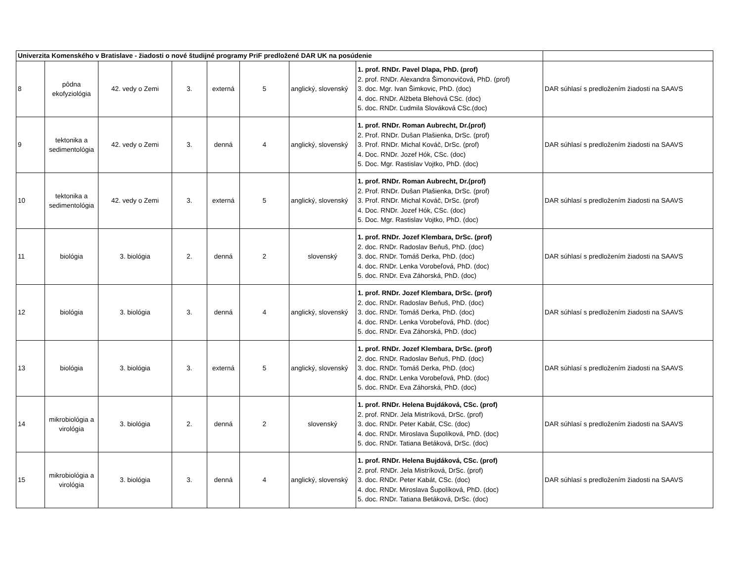| Univerzita Komenského v Bratislave - žiadosti o nové študijné programy PriF predložené DAR UK na posúdenie | | | | | | | | |
| 8 | pôdna ekofyziológia | 42. vedy o Zemi | 3. | externá | 5 | anglický, slovenský | 1. prof. RNDr. Pavel Dlapa, PhD. (prof) 2. prof. RNDr. Alexandra Šimonovičová, PhD. (prof) 3. doc. Mgr. Ivan Šimkovic, PhD. (doc) 4. doc. RNDr. Alžbeta Blehová CSc. (doc) 5. doc. RNDr. Ľudmila Slováková CSc.(doc) | DAR súhlasí s predložením žiadosti na SAAVS |
| 9 | tektonika a sedimentológia | 42. vedy o Zemi | 3. | denná | 4 | anglický, slovenský | 1. prof. RNDr. Roman Aubrecht, Dr.(prof) 2. Prof. RNDr. Dušan Plašienka, DrSc. (prof) 3. Prof. RNDr. Michal Kováč, DrSc. (prof) 4. Doc. RNDr. Jozef Hók, CSc. (doc) 5. Doc. Mgr. Rastislav Vojtko, PhD. (doc) | DAR súhlasí s predložením žiadosti na SAAVS |
| 10 | tektonika a sedimentológia | 42. vedy o Zemi | 3. | externá | 5 | anglický, slovenský | 1. prof. RNDr. Roman Aubrecht, Dr.(prof) 2. Prof. RNDr. Dušan Plašienka, DrSc. (prof) 3. Prof. RNDr. Michal Kováč, DrSc. (prof) 4. Doc. RNDr. Jozef Hók, CSc. (doc) 5. Doc. Mgr. Rastislav Vojtko, PhD. (doc) | DAR súhlasí s predložením žiadosti na SAAVS |
| 11 | biológia | 3. biológia | 2. | denná | 2 | slovenský | 1. prof. RNDr. Jozef Klembara, DrSc. (prof) 2. doc. RNDr. Radoslav Beňuš, PhD. (doc) 3. doc. RNDr. Tomáš Derka, PhD. (doc) 4. doc. RNDr. Lenka Vorobeľová, PhD. (doc) 5. doc. RNDr. Eva Záhorská, PhD. (doc) | DAR súhlasí s predložením žiadosti na SAAVS |
| 12 | biológia | 3. biológia | 3. | denná | 4 | anglický, slovenský | 1. prof. RNDr. Jozef Klembara, DrSc. (prof) 2. doc. RNDr. Radoslav Beňuš, PhD. (doc) 3. doc. RNDr. Tomáš Derka, PhD. (doc) 4. doc. RNDr. Lenka Vorobeľová, PhD. (doc) 5. doc. RNDr. Eva Záhorská, PhD. (doc) | DAR súhlasí s predložením žiadosti na SAAVS |
| 13 | biológia | 3. biológia | 3. | externá | 5 | anglický, slovenský | 1. prof. RNDr. Jozef Klembara, DrSc. (prof) 2. doc. RNDr. Radoslav Beňuš, PhD. (doc) 3. doc. RNDr. Tomáš Derka, PhD. (doc) 4. doc. RNDr. Lenka Vorobeľová, PhD. (doc) 5. doc. RNDr. Eva Záhorská, PhD. (doc) | DAR súhlasí s predložením žiadosti na SAAVS |
| 14 | mikrobiológia a virológia | 3. biológia | 2. | denná | 2 | slovenský | 1. prof. RNDr. Helena Bujdáková, CSc. (prof) 2. prof. RNDr. Jela Mistríková, DrSc. (prof) 3. doc. RNDr. Peter Kabát, CSc. (doc) 4. doc. RNDr. Miroslava Šupolíková, PhD. (doc) 5. doc. RNDr. Tatiana Betáková, DrSc. (doc) | DAR súhlasí s predložením žiadosti na SAAVS |
| 15 | mikrobiológia a virológia | 3. biológia | 3. | denná | 4 | anglický, slovenský | 1. prof. RNDr. Helena Bujdáková, CSc. (prof) 2. prof. RNDr. Jela Mistríková, DrSc. (prof) 3. doc. RNDr. Peter Kabát, CSc. (doc) 4. doc. RNDr. Miroslava Šupolíková, PhD. (doc) 5. doc. RNDr. Tatiana Betáková, DrSc. (doc) | DAR súhlasí s predložením žiadosti na SAAVS |